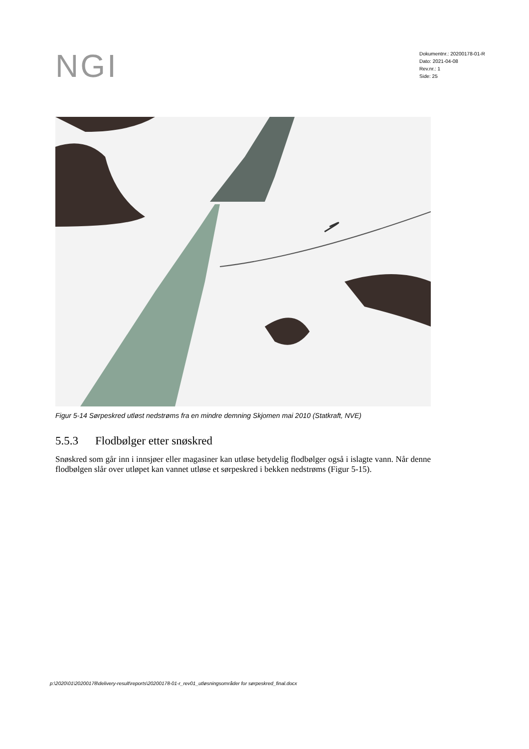NGI
Dokumentnr.: 20200178-01-R
Dato: 2021-04-08
Rev.nr.: 1
Side: 25
Figur 5-14 Sørpeskred utløst nedstrøms fra en mindre demning Skjomen mai 2010 (Statkraft, NVE)
5.5.3 Flodbølger etter snøskred
Snøskred som går inn i innsjøer eller magasiner kan utløse betydelig flodbølger også i islagte vann. Når denne flodbølgen slår over utløpet kan vannet utløse et sørpeskred i bekken nedstrøms (Figur 5-15).
p:\2020\01\20200178\delivery-result\reports\20200178-01-r_rev01_utløsningsområder for sørpeskred_final.docx